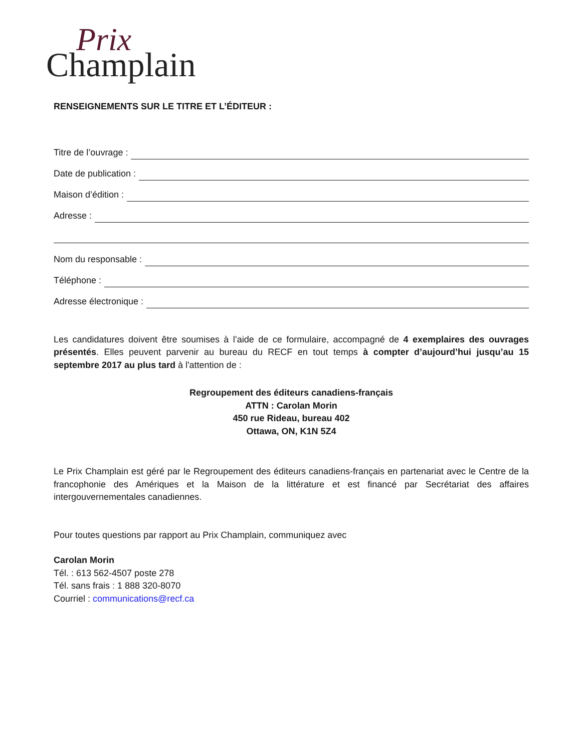Prix
Champlain
RENSEIGNEMENTS SUR LE TITRE ET L’ÉDITEUR :
Titre de l’ouvrage :
Date de publication :
Maison d’édition :
Adresse :
Nom du responsable :
Téléphone :
Adresse électronique :
Les candidatures doivent être soumises à l’aide de ce formulaire, accompagné de 4 exemplaires des ouvrages présentés. Elles peuvent parvenir au bureau du RECF en tout temps à compter d’aujourd’hui jusqu’au 15 septembre 2017 au plus tard à l'attention de :
Regroupement des éditeurs canadiens-français
ATTN : Carolan Morin
450 rue Rideau, bureau 402
Ottawa, ON, K1N 5Z4
Le Prix Champlain est géré par le Regroupement des éditeurs canadiens-français en partenariat avec le Centre de la francophonie des Amériques et la Maison de la littérature et est financé par Secrétariat des affaires intergouvernementales canadiennes.
Pour toutes questions par rapport au Prix Champlain, communiquez avec
Carolan Morin
Tél. : 613 562-4507 poste 278
Tél. sans frais : 1 888 320-8070
Courriel : communications@recf.ca